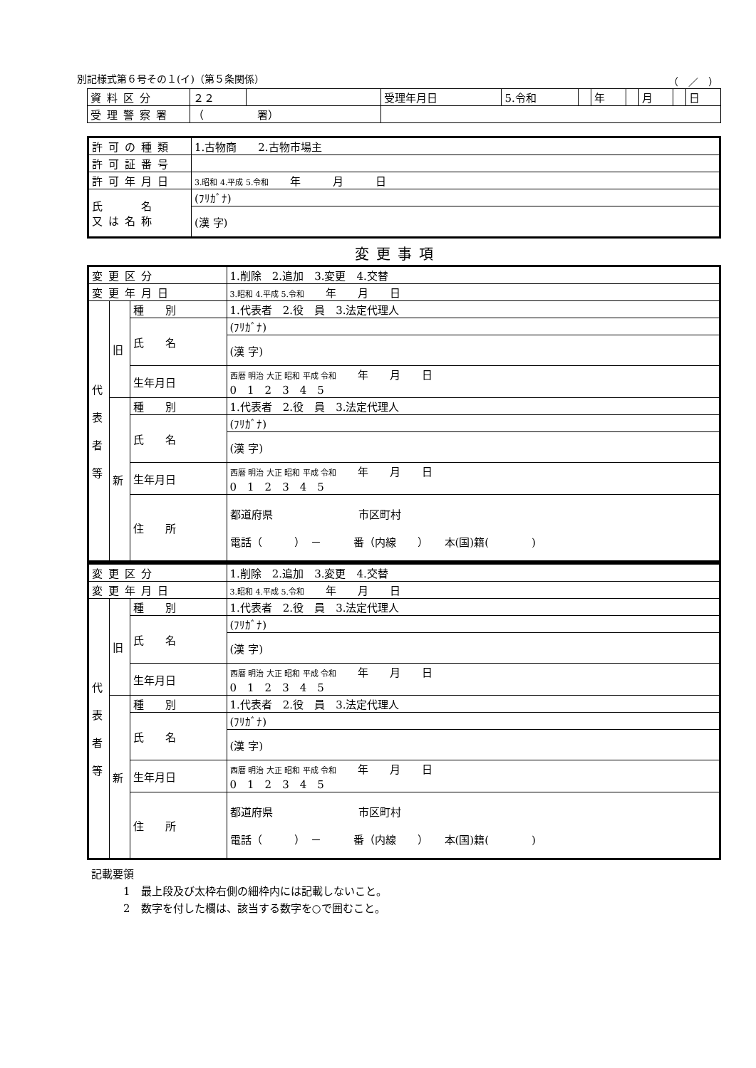別記様式第６号その１(イ)（第５条関係） （　／　）
| 資料区分 | ２２ | | 受理年月日 | 5.令和 | | 年 | | 月 | | 日 |
| 受理警察署 | （ 署） | | | | | | | | | |
| 許可の種類 | 1.古物商 2.古物市場主 |
| 許可証番号 | |
| 許可年月日 | 3.昭和 4.平成 5.令和 年 月 日 |
| 氏 名 又は名称 | (ﾌﾘｶﾞﾅ) |
| | (漢 字) |
変更事項
| 変更区分 | | | 1.削除 2.追加 3.変更 4.交替 |
| 変更年月日 | | | 3.昭和 4.平成 5.令和 年 月 日 |
| 代 表 者 等 | 旧 | 種 別 | 1.代表者 2.役 員 3.法定代理人 |
| | | 氏 名 | (ﾌﾘｶﾞﾅ) |
| | | | (漢 字) |
| | | 生年月日 | 西暦 明治 大正 昭和 平成 令和 年 月 日 0 1 2 3 4 5 |
| | 新 | 種 別 | 1.代表者 2.役 員 3.法定代理人 |
| | | 氏 名 | (ﾌﾘｶﾞﾅ) |
| | | | (漢 字) |
| | | 生年月日 | 西暦 明治 大正 昭和 平成 令和 年 月 日 0 1 2 3 4 5 |
| | | 住 所 | 都道府県 市区町村 電話（ ） － 番（内線 ） 本(国)籍( ) |
| 変更区分 | | | 1.削除 2.追加 3.変更 4.交替 |
| 変更年月日 | | | 3.昭和 4.平成 5.令和 年 月 日 |
| 代 表 者 等 | 旧 | 種 別 | 1.代表者 2.役 員 3.法定代理人 |
| | | 氏 名 | (ﾌﾘｶﾞﾅ) |
| | | | (漢 字) |
| | | 生年月日 | 西暦 明治 大正 昭和 平成 令和 年 月 日 0 1 2 3 4 5 |
| | 新 | 種 別 | 1.代表者 2.役 員 3.法定代理人 |
| | | 氏 名 | (ﾌﾘｶﾞﾅ) |
| | | | (漢 字) |
| | | 生年月日 | 西暦 明治 大正 昭和 平成 令和 年 月 日 0 1 2 3 4 5 |
| | | 住 所 | 都道府県 市区町村 電話（ ） － 番（内線 ） 本(国)籍( ) |
記載要領
　　　1　最上段及び太枠右側の細枠内には記載しないこと。
　　　2　数字を付した欄は、該当する数字を○で囲むこと。